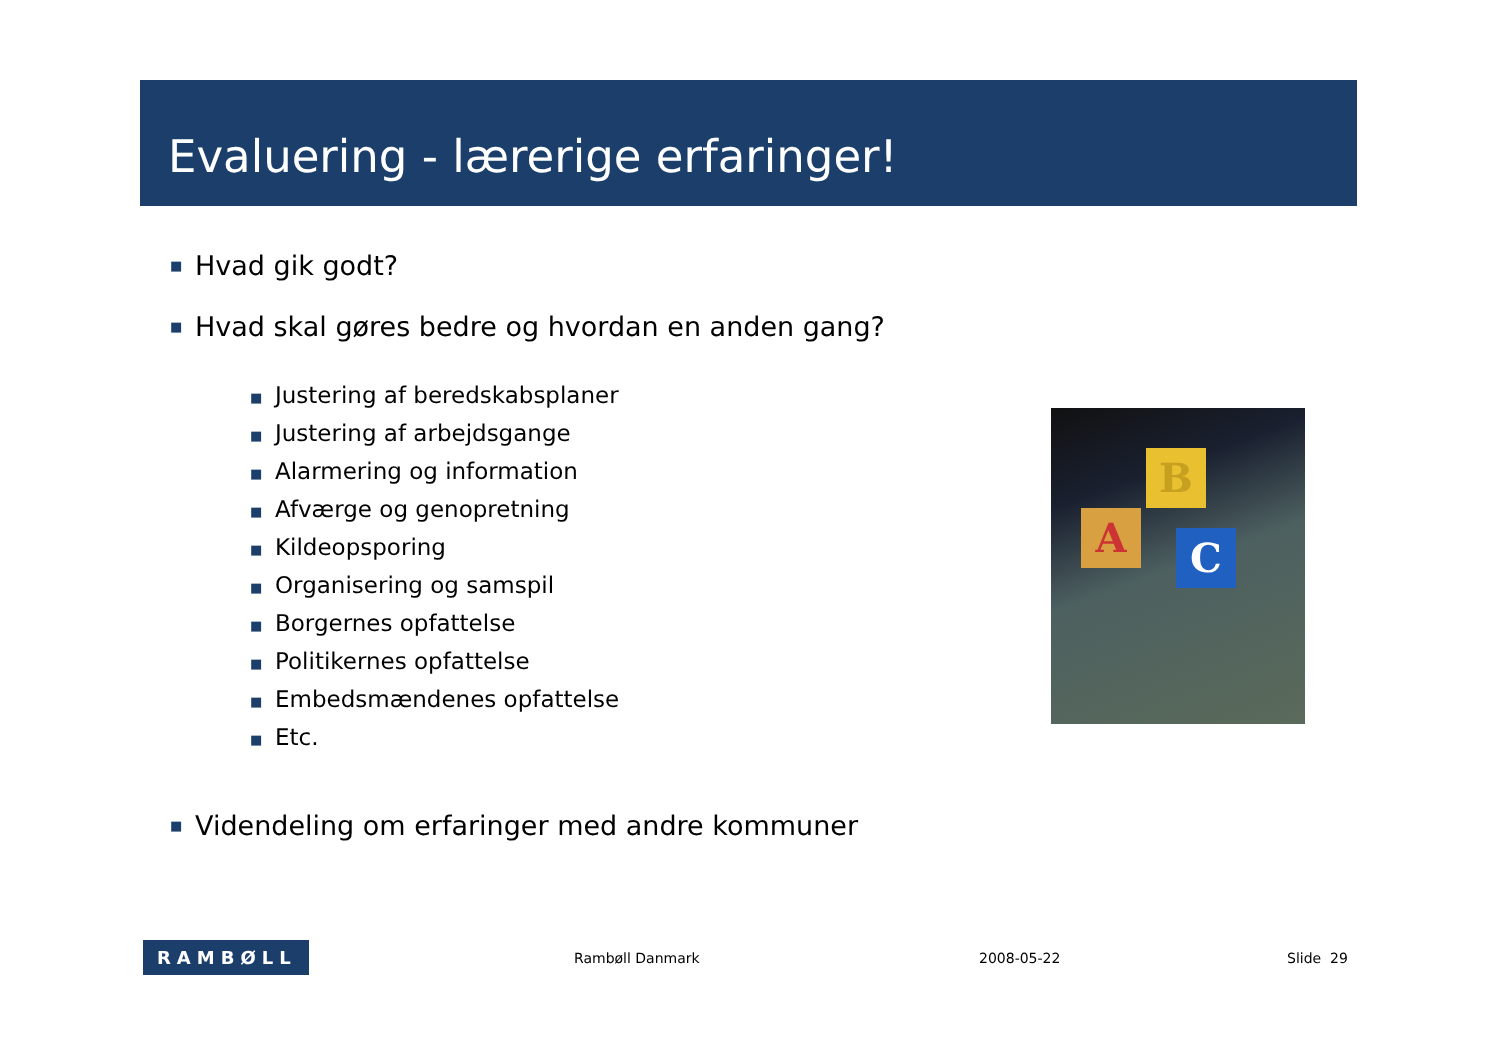Evaluering - lærerige erfaringer!
■ Hvad gik godt?
■ Hvad skal gøres bedre og hvordan en anden gang?
■ Justering af beredskabsplaner
■ Justering af arbejdsgange
■ Alarmering og information
■ Afværge og genopretning
■ Kildeopsporing
■ Organisering og samspil
■ Borgernes opfattelse
■ Politikernes opfattelse
■ Embedsmændenes opfattelse
■ Etc.
■ Videndeling om erfaringer med andre kommuner
A
B
C
RAMBØLL
Rambøll Danmark 2008-05-22 Slide 29